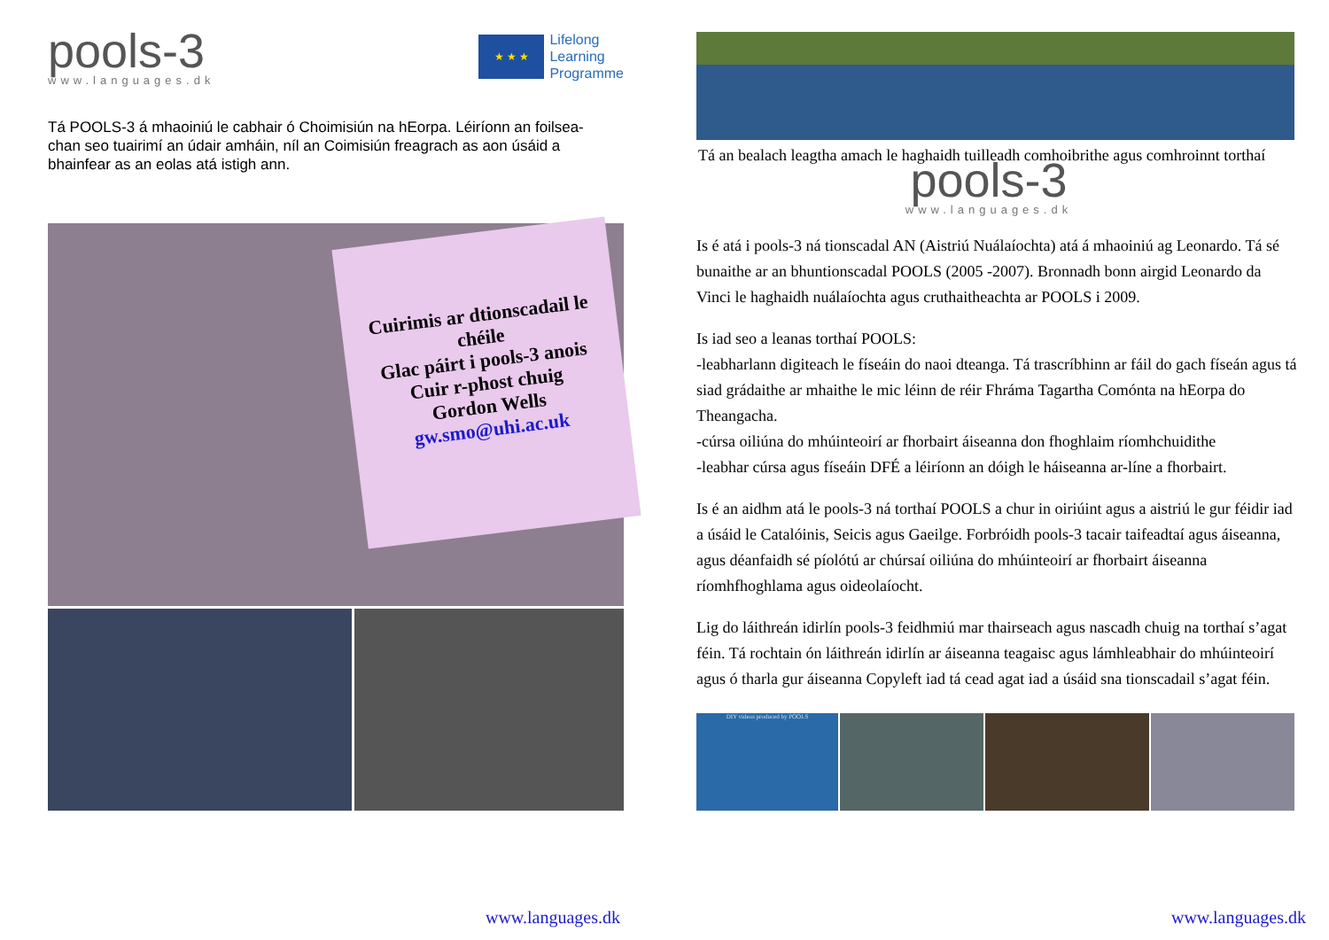pools-3
www.languages.dk
★ ★ ★
Lifelong
Learning
Programme
Tá POOLS-3 á mhaoiniú le cabhair ó Choimisiún na hEorpa. Léiríonn an foilsea-chan seo tuairimí an údair amháin, níl an Coimisiún freagrach as aon úsáid a bhainfear as an eolas atá istigh ann.
Cuirimis ar dtionscadail le chéile
Glac páirt i pools-3 anois
Cuir r-phost chuig
Gordon Wells
gw.smo@uhi.ac.uk
www.languages.dk
Tá an bealach leagtha amach le haghaidh tuilleadh comhoibrithe agus comhroinnt torthaí
pools-3
www.languages.dk
Is é atá i pools-3 ná tionscadal AN (Aistriú Nuálaíochta) atá á mhaoiniú ag Leonardo. Tá sé bunaithe ar an bhuntionscadal POOLS (2005 -2007). Bronnadh bonn airgid Leonardo da Vinci le haghaidh nuálaíochta agus cruthaitheachta ar POOLS i 2009.
Is iad seo a leanas torthaí POOLS:
-leabharlann digiteach le físeáin do naoi dteanga. Tá trascríbhinn ar fáil do gach físeán agus tá siad grádaithe ar mhaithe le mic léinn de réir Fhráma Tagartha Comónta na hEorpa do Theangacha.
-cúrsa oiliúna do mhúinteoirí ar fhorbairt áiseanna don fhoghlaim ríomhchuidithe
-leabhar cúrsa agus físeáin DFÉ a léiríonn an dóigh le háiseanna ar-líne a fhorbairt.
Is é an aidhm atá le pools-3 ná torthaí POOLS a chur in oiriúint agus a aistriú le gur féidir iad a úsáid le Catalóinis, Seicis agus Gaeilge. Forbróidh pools-3 tacair taifeadtaí agus áiseanna, agus déanfaidh sé píolótú ar chúrsaí oiliúna do mhúinteoirí ar fhorbairt áiseanna ríomhfhoghlama agus oideolaíocht.
Lig do láithreán idirlín pools-3 feidhmiú mar thairseach agus nascadh chuig na torthaí s’agat féin. Tá rochtain ón láithreán idirlín ar áiseanna teagaisc agus lámhleabhair do mhúinteoirí agus ó tharla gur áiseanna Copyleft iad tá cead agat iad a úsáid sna tionscadail s’agat féin.
DIY videos produced by POOLS
www.languages.dk